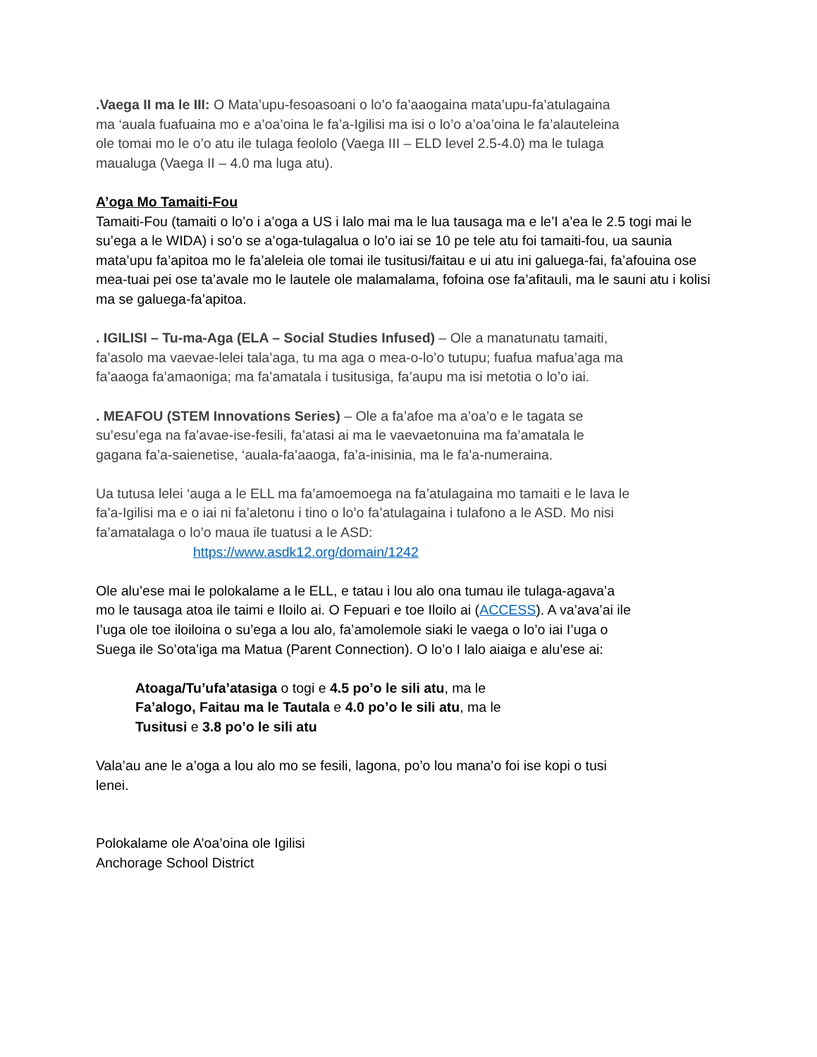.Vaega II ma le III: O Mata’upu-fesoasoani o lo’o fa’aaogaina mata’upu-fa’atulagaina ma ‘auala fuafuaina mo e a’oa’oina le fa’a-Igilisi ma isi o lo’o a’oa’oina le fa’alauteleina ole tomai mo le o’o atu ile tulaga feololo (Vaega III – ELD level 2.5-4.0) ma le tulaga maualuga (Vaega II – 4.0 ma luga atu).
A’oga Mo Tamaiti-Fou
Tamaiti-Fou (tamaiti o lo’o i a’oga a US i lalo mai ma le lua tausaga ma e le’I a’ea le 2.5 togi mai le su’ega a le WIDA) i so’o se a’oga-tulagalua o lo’o iai se 10 pe tele atu foi tamaiti-fou, ua saunia mata’upu fa’apitoa mo le fa’aleleia ole tomai ile tusitusi/faitau e ui atu ini galuega-fai, fa’afouina ose mea-tuai pei ose ta’avale mo le lautele ole malamalama, fofoina ose fa’afitauli, ma le sauni atu i kolisi ma se galuega-fa’apitoa.
. IGILISI – Tu-ma-Aga (ELA – Social Studies Infused) – Ole a manatunatu tamaiti, fa’asolo ma vaevae-lelei tala’aga, tu ma aga o mea-o-lo’o tutupu; fuafua mafua’aga ma fa’aaoga fa’amaoniga; ma fa’amatala i tusitusiga, fa’aupu ma isi metotia o lo’o iai.
. MEAFOU (STEM Innovations Series) – Ole a fa’afoe ma a’oa’o e le tagata se su’esu’ega na fa’avae-ise-fesili, fa’atasi ai ma le vaevaetonuina ma fa’amatala le gagana fa’a-saienetise, ‘auala-fa’aaoga, fa’a-inisinia, ma le fa’a-numeraina.
Ua tutusa lelei ‘auga a le ELL ma fa’amoemoega na fa’atulagaina mo tamaiti e le lava le fa’a-Igilisi ma e o iai ni fa’aletonu i tino o lo’o fa’atulagaina i tulafono a le ASD. Mo nisi fa’amatalaga o lo’o maua ile tuatusi a le ASD:
https://www.asdk12.org/domain/1242
Ole alu’ese mai le polokalame a le ELL, e tatau i lou alo ona tumau ile tulaga-agava’a mo le tausaga atoa ile taimi e Iloilo ai. O Fepuari e toe Iloilo ai (ACCESS). A va’ava’ai ile I’uga ole toe iloiloina o su’ega a lou alo, fa’amolemole siaki le vaega o lo’o iai I’uga o Suega ile So’ota’iga ma Matua (Parent Connection). O lo’o I lalo aiaiga e alu’ese ai:
Atoaga/Tu’ufa’atasiga o togi e 4.5 po’o le sili atu, ma le
Fa’alogo, Faitau ma le Tautala e 4.0 po’o le sili atu, ma le
Tusitusi e 3.8 po’o le sili atu
Vala’au ane le a’oga a lou alo mo se fesili, lagona, po’o lou mana’o foi ise kopi o tusi lenei.
Polokalame ole A’oa’oina ole Igilisi
Anchorage School District